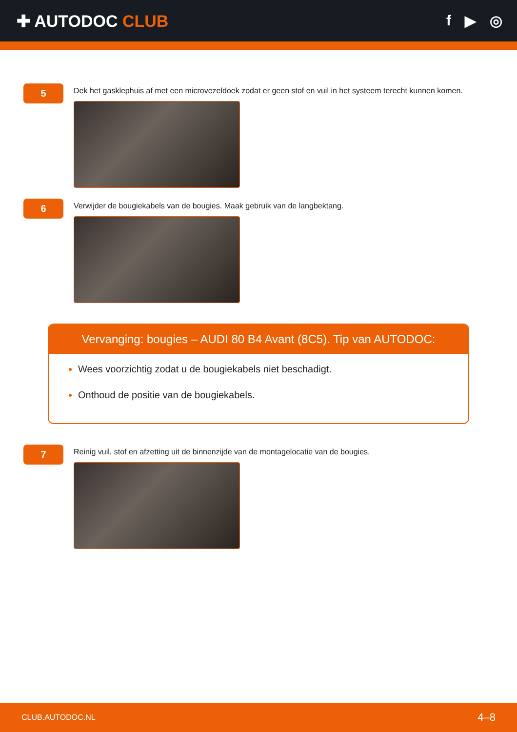✚ AUTODOC CLUB f ▶ ◎
5
Dek het gasklephuis af met een microvezeldoek zodat er geen stof en vuil in het systeem terecht kunnen komen.
6
Verwijder de bougiekabels van de bougies. Maak gebruik van de langbektang.
Vervanging: bougies – AUDI 80 B4 Avant (8C5). Tip van AUTODOC:
Wees voorzichtig zodat u de bougiekabels niet beschadigt.
Onthoud de positie van de bougiekabels.
7
Reinig vuil, stof en afzetting uit de binnenzijde van de montagelocatie van de bougies.
CLUB.AUTODOC.NL 4–8